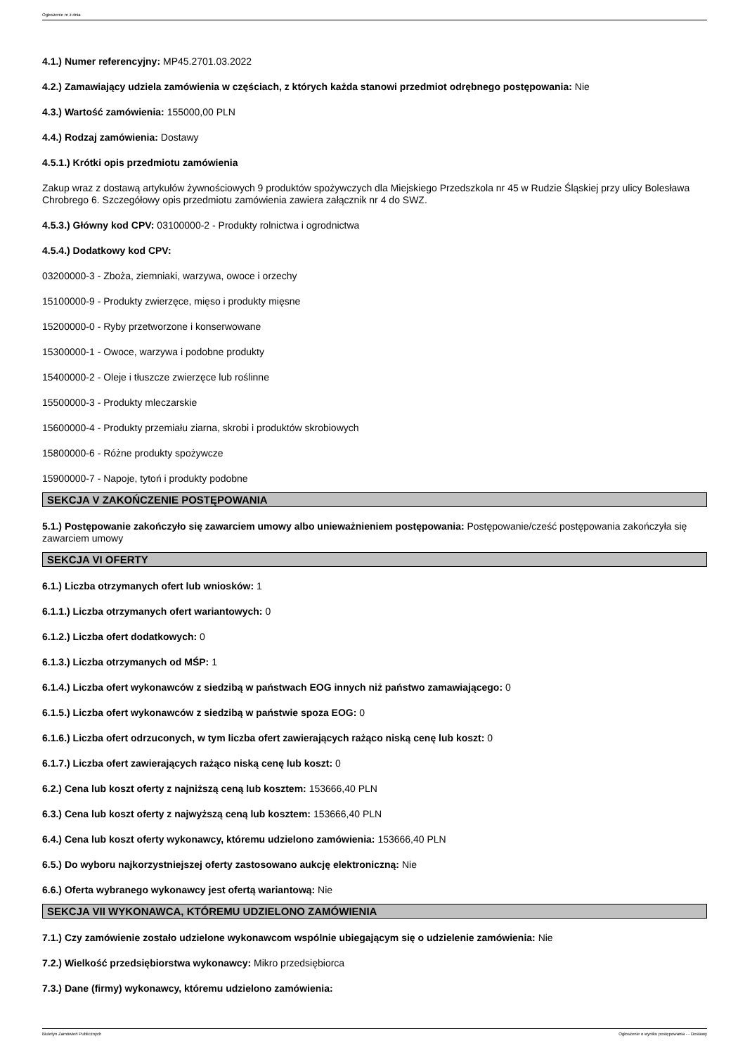Ogłoszenie nr z dnia
4.1.) Numer referencyjny: MP45.2701.03.2022
4.2.) Zamawiający udziela zamówienia w częściach, z których każda stanowi przedmiot odrębnego postępowania: Nie
4.3.) Wartość zamówienia: 155000,00 PLN
4.4.) Rodzaj zamówienia: Dostawy
4.5.1.) Krótki opis przedmiotu zamówienia
Zakup wraz z dostawą artykułów żywnościowych 9 produktów spożywczych dla Miejskiego Przedszkola nr 45 w Rudzie Śląskiej przy ulicy Bolesława Chrobrego 6. Szczegółowy opis przedmiotu zamówienia zawiera załącznik nr 4 do SWZ.
4.5.3.) Główny kod CPV: 03100000-2 - Produkty rolnictwa i ogrodnictwa
4.5.4.) Dodatkowy kod CPV:
03200000-3 - Zboża, ziemniaki, warzywa, owoce i orzechy
15100000-9 - Produkty zwierzęce, mięso i produkty mięsne
15200000-0 - Ryby przetworzone i konserwowane
15300000-1 - Owoce, warzywa i podobne produkty
15400000-2 - Oleje i tłuszcze zwierzęce lub roślinne
15500000-3 - Produkty mleczarskie
15600000-4 - Produkty przemiału ziarna, skrobi i produktów skrobiowych
15800000-6 - Różne produkty spożywcze
15900000-7 - Napoje, tytoń i produkty podobne
SEKCJA V ZAKOŃCZENIE POSTĘPOWANIA
5.1.) Postępowanie zakończyło się zawarciem umowy albo unieważnieniem postępowania: Postępowanie/cześć postępowania zakończyła się zawarciem umowy
SEKCJA VI OFERTY
6.1.) Liczba otrzymanych ofert lub wniosków: 1
6.1.1.) Liczba otrzymanych ofert wariantowych: 0
6.1.2.) Liczba ofert dodatkowych: 0
6.1.3.) Liczba otrzymanych od MŚP: 1
6.1.4.) Liczba ofert wykonawców z siedzibą w państwach EOG innych niż państwo zamawiającego: 0
6.1.5.) Liczba ofert wykonawców z siedzibą w państwie spoza EOG: 0
6.1.6.) Liczba ofert odrzuconych, w tym liczba ofert zawierających rażąco niską cenę lub koszt: 0
6.1.7.) Liczba ofert zawierających rażąco niską cenę lub koszt: 0
6.2.) Cena lub koszt oferty z najniższą ceną lub kosztem: 153666,40 PLN
6.3.) Cena lub koszt oferty z najwyższą ceną lub kosztem: 153666,40 PLN
6.4.) Cena lub koszt oferty wykonawcy, któremu udzielono zamówienia: 153666,40 PLN
6.5.) Do wyboru najkorzystniejszej oferty zastosowano aukcję elektroniczną: Nie
6.6.) Oferta wybranego wykonawcy jest ofertą wariantową: Nie
SEKCJA VII WYKONAWCA, KTÓREMU UDZIELONO ZAMÓWIENIA
7.1.) Czy zamówienie zostało udzielone wykonawcom wspólnie ubiegającym się o udzielenie zamówienia: Nie
7.2.) Wielkość przedsiębiorstwa wykonawcy: Mikro przedsiębiorca
7.3.) Dane (firmy) wykonawcy, któremu udzielono zamówienia:
Biuletyn Zamówień Publicznych Ogłoszenie o wyniku postępowania - - Dostawy